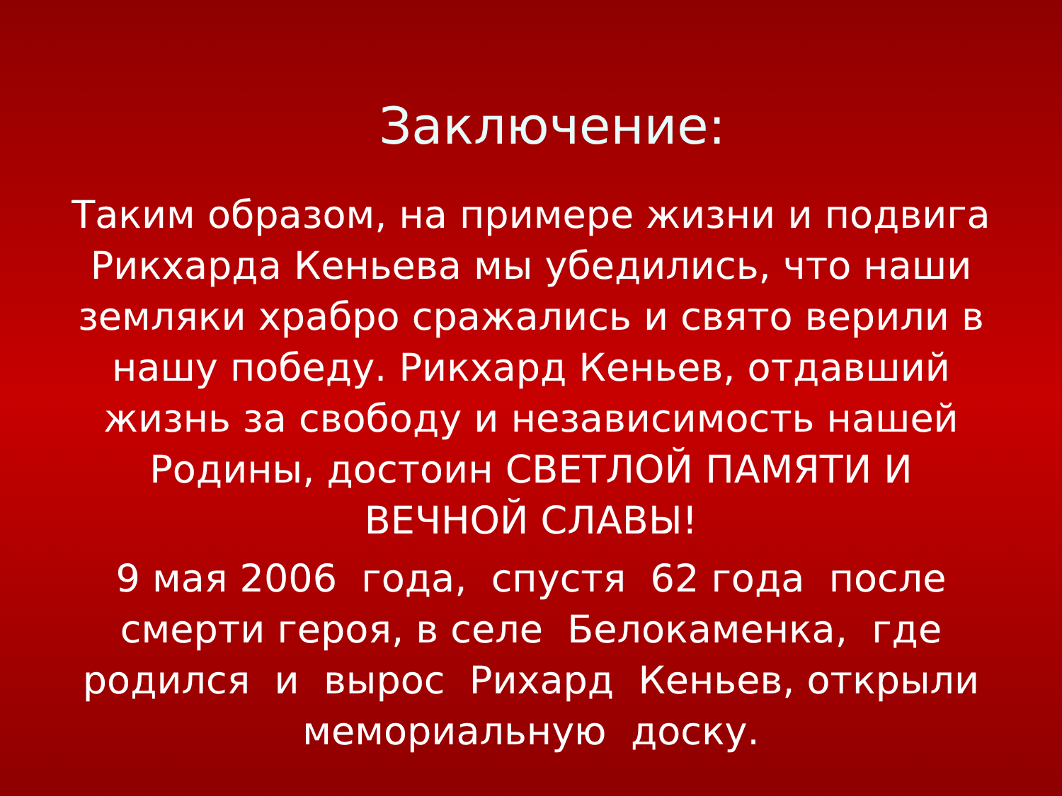Заключение:
Таким образом, на примере жизни и подвига Рикхарда Кеньева мы убедились, что наши земляки храбро сражались и свято верили в нашу победу. Рикхард Кеньев, отдавший жизнь за свободу и независимость нашей Родины, достоин СВЕТЛОЙ ПАМЯТИ И ВЕЧНОЙ СЛАВЫ!
9 мая 2006 года, спустя 62 года после смерти героя, в селе Белокаменка, где родился и вырос Рихард Кеньев, открыли мемориальную доску.